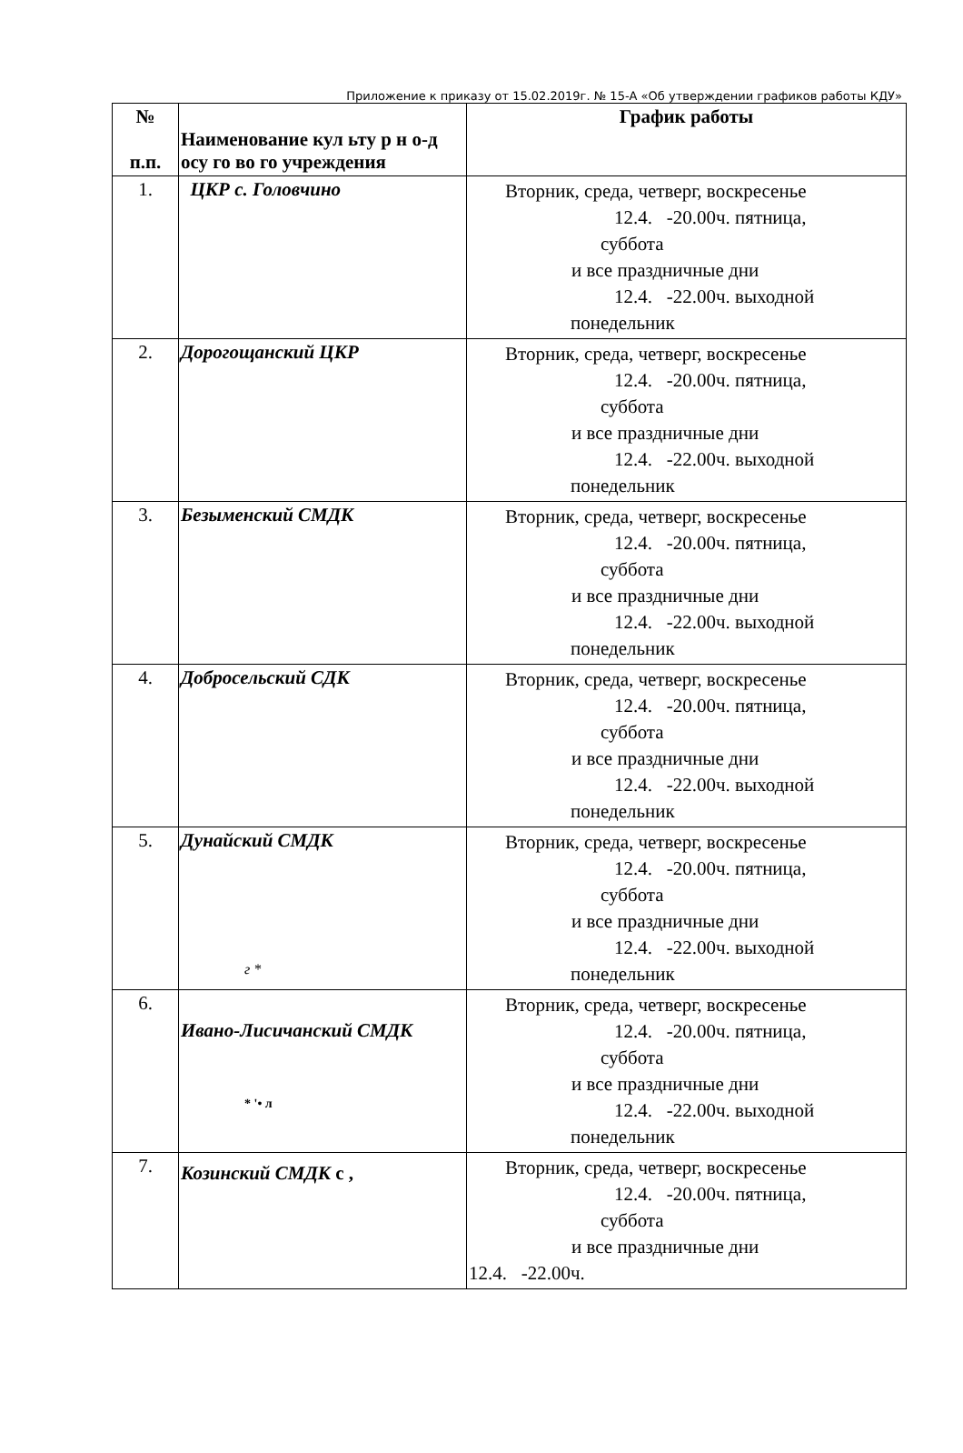Приложение к приказу от 15.02.2019г. № 15-А «Об утверждении графиков работы КДУ»
| № п.п. | Наименование кул ьту р н о-д осу го во го учреждения | График работы |
| --- | --- | --- |
| 1. | ЦКР с. Головчино | Вторник, среда, четверг, воскресенье 12.4. -20.00ч. пятница, суббота и все праздничные дни 12.4. -22.00ч. выходной понедельник |
| 2. | Дорогощанский ЦКР | Вторник, среда, четверг, воскресенье 12.4. -20.00ч. пятница, суббота и все праздничные дни 12.4. -22.00ч. выходной понедельник |
| 3. | Безыменский СМДК | Вторник, среда, четверг, воскресенье 12.4. -20.00ч. пятница, суббота и все праздничные дни 12.4. -22.00ч. выходной понедельник |
| 4. | Добросельский СДК | Вторник, среда, четверг, воскресенье 12.4. -20.00ч. пятница, суббота и все праздничные дни 12.4. -22.00ч. выходной понедельник |
| 5. | Дунайский СМДК г * | Вторник, среда, четверг, воскресенье 12.4. -20.00ч. пятница, суббота и все праздничные дни 12.4. -22.00ч. выходной понедельник |
| 6. | Ивано-Лисичанский СМДК * '• л | Вторник, среда, четверг, воскресенье 12.4. -20.00ч. пятница, суббота и все праздничные дни 12.4. -22.00ч. выходной понедельник |
| 7. | Козинский СМДК с , | Вторник, среда, четверг, воскресенье 12.4. -20.00ч. пятница, суббота и все праздничные дни 12.4. -22.00ч. |